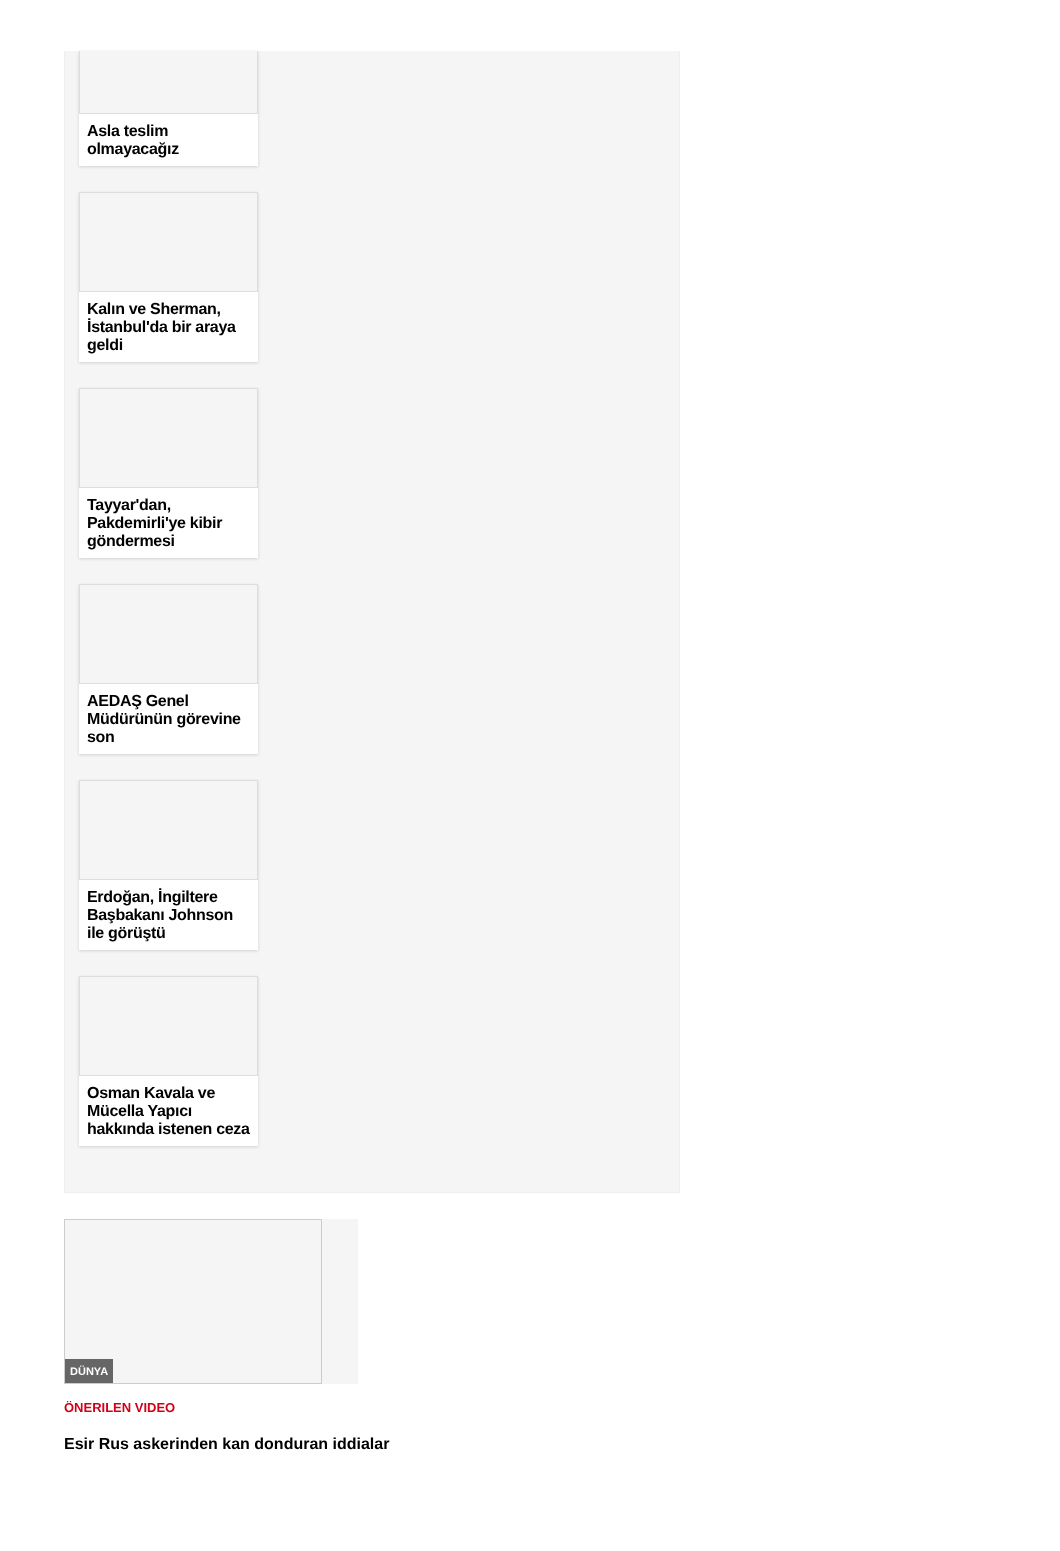Asla teslim olmayacağız
Kalın ve Sherman, İstanbul'da bir araya geldi
Tayyar'dan, Pakdemirli'ye kibir göndermesi
AEDAŞ Genel Müdürünün görevine son
Erdoğan, İngiltere Başbakanı Johnson ile görüştü
Osman Kavala ve Mücella Yapıcı hakkında istenen ceza
DÜNYA
ÖNERILEN VIDEO
Esir Rus askerinden kan donduran iddialar